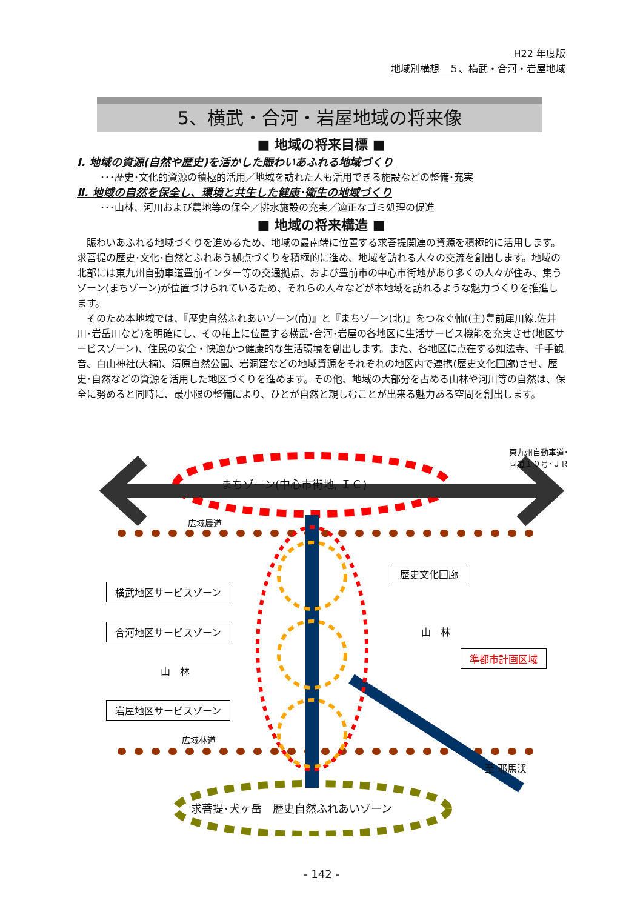H22 年度版
地域別構想　５、横武・合河・岩屋地域
5、横武・合河・岩屋地域の将来像
■ 地域の将来目標 ■
Ⅰ. 地域の資源(自然や歴史)を活かした賑わいあふれる地域づくり
･･･歴史･文化的資源の積極的活用／地域を訪れた人も活用できる施設などの整備･充実
Ⅱ. 地域の自然を保全し、環境と共生した健康･衛生の地域づくり
･･･山林、河川および農地等の保全／排水施設の充実／適正なゴミ処理の促進
■ 地域の将来構造 ■
賑わいあふれる地域づくりを進めるため、地域の最南端に位置する求菩提関連の資源を積極的に活用します。求菩提の歴史･文化･自然とふれあう拠点づくりを積極的に進め、地域を訪れる人々の交流を創出します。地域の北部には東九州自動車道豊前インター等の交通拠点、および豊前市の中心市街地があり多くの人々が住み、集うゾーン(まちゾーン)が位置づけられているため、それらの人々などが本地域を訪れるような魅力づくりを推進します。
そのため本地域では、『歴史自然ふれあいゾーン(南)』と『まちゾーン(北)』をつなぐ軸((主)豊前犀川線,佐井川･岩岳川など)を明確にし、その軸上に位置する横武･合河･岩屋の各地区に生活サービス機能を充実させ(地区サービスゾーン)、住民の安全・快適かつ健康的な生活環境を創出します。また、各地区に点在する如法寺、千手観音、白山神社(大楠)、清原自然公園、岩洞窟などの地域資源をそれぞれの地区内で連携(歴史文化回廊)させ、歴史･自然などの資源を活用した地区づくりを進めます。その他、地域の大部分を占める山林や河川等の自然は、保全に努めると同時に、最小限の整備により、ひとが自然と親しむことが出来る魅力ある空間を創出します。
東九州自動車道･国道１０号･ＪＲ
まちゾーン(中心市街地, ＩＣ)
広域農道
歴史文化回廊
横武地区サービスゾーン
合河地区サービスゾーン 山　林
準都市計画区域
山　林
岩屋地区サービスゾーン
広域林道
至 耶馬渓
求菩提･犬ヶ岳　歴史自然ふれあいゾーン
- 142 -